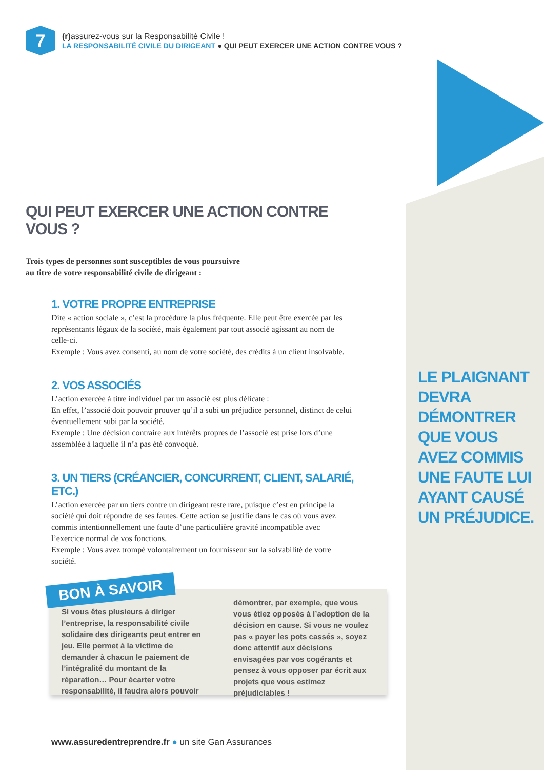7
(r) assurez-vous sur la Responsabilité Civile !
LA RESPONSABILITÉ CIVILE DU DIRIGEANT ● QUI PEUT EXERCER UNE ACTION CONTRE VOUS ?
QUI PEUT EXERCER UNE ACTION CONTRE VOUS ?
Trois types de personnes sont susceptibles de vous poursuivre
au titre de votre responsabilité civile de dirigeant :
1. VOTRE PROPRE ENTREPRISE
Dite « action sociale », c’est la procédure la plus fréquente. Elle peut être exercée par les représentants légaux de la société, mais également par tout associé agissant au nom de celle-ci.
Exemple : Vous avez consenti, au nom de votre société, des crédits à un client insolvable.
2. VOS ASSOCIÉS
L’action exercée à titre individuel par un associé est plus délicate :
En effet, l’associé doit pouvoir prouver qu’il a subi un préjudice personnel, distinct de celui éventuellement subi par la société.
Exemple : Une décision contraire aux intérêts propres de l’associé est prise lors d’une assemblée à laquelle il n’a pas été convoqué.
3. UN TIERS (CRÉANCIER, CONCURRENT, CLIENT, SALARIÉ, ETC.)
L’action exercée par un tiers contre un dirigeant reste rare, puisque c’est en principe la société qui doit répondre de ses fautes. Cette action se justifie dans le cas où vous avez commis intentionnellement une faute d’une particulière gravité incompatible avec l’exercice normal de vos fonctions.
Exemple : Vous avez trompé volontairement un fournisseur sur la solvabilité de votre société.
LE PLAIGNANT
DEVRA
DÉMONTRER
QUE VOUS
AVEZ COMMIS
UNE FAUTE LUI
AYANT CAUSÉ
UN PRÉJUDICE.
BON À SAVOIR
Si vous êtes plusieurs à diriger l’entreprise, la responsabilité civile solidaire des dirigeants peut entrer en jeu. Elle permet à la victime de demander à chacun le paiement de l’intégralité du montant de la réparation… Pour écarter votre responsabilité, il faudra alors pouvoir démontrer, par exemple, que vous vous étiez opposés à l’adoption de la décision en cause. Si vous ne voulez pas « payer les pots cassés », soyez donc attentif aux décisions envisagées par vos cogérants et pensez à vous opposer par écrit aux projets que vous estimez préjudiciables !
www.assuredentreprendre.fr ● un site Gan Assurances